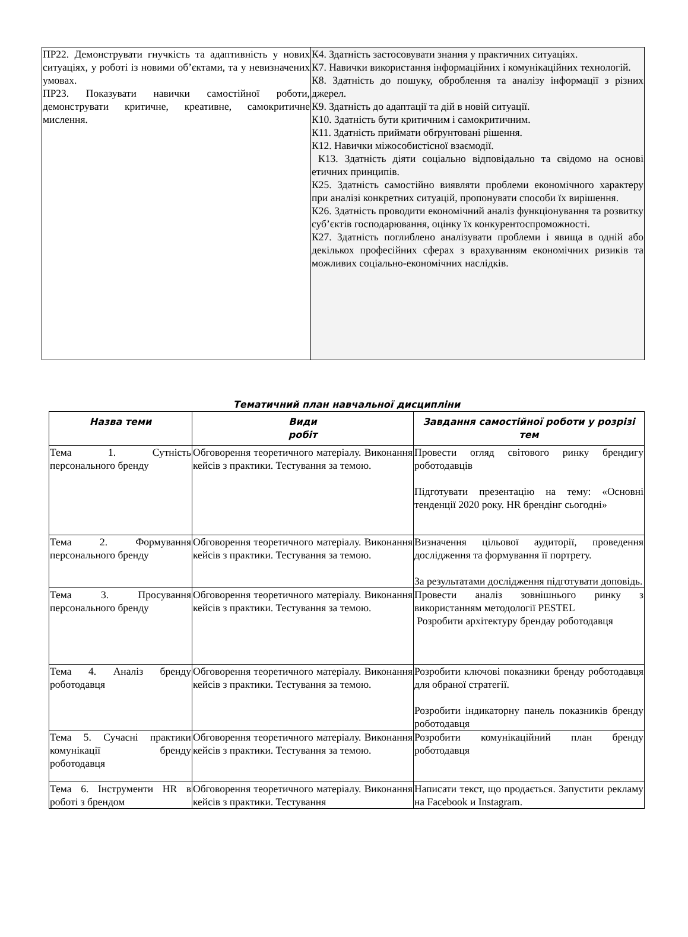| ПР22. Демонструвати гнучкість та адаптивність у нових ситуаціях, у роботі із новими об’єктами, та у невизначених умовах. ПР23. Показувати навички самостійної роботи, демонструвати критичне, креативне, самокритичне мислення. | К4. Здатність застосовувати знання у практичних ситуаціях. К7. Навички використання інформаційних і комунікаційних технологій. К8. Здатність до пошуку, оброблення та аналізу інформації з різних джерел. К9. Здатність до адаптації та дій в новій ситуації. К10. Здатність бути критичним і самокритичним. К11. Здатність приймати обґрунтовані рішення. К12. Навички міжособистісної взаємодії. К13. Здатність діяти соціально відповідально та свідомо на основі етичних принципів. К25. Здатність самостійно виявляти проблеми економічного характеру при аналізі конкретних ситуацій, пропонувати способи їх вирішення. К26. Здатність проводити економічний аналіз функціонування та розвитку суб’єктів господарювання, оцінку їх конкурентоспроможності. К27. Здатність поглиблено аналізувати проблеми і явища в одній або декількох професійних сферах з врахуванням економічних ризиків та можливих соціально-економічних наслідків. |
Тематичний план навчальної дисципліни
| Назва теми | Види робіт | Завдання самостійної роботи у розрізі тем |
| --- | --- | --- |
| Тема 1. Сутність персонального бренду | Обговорення теоретичного матеріалу. Виконання кейсів з практики. Тестування за темою. | Провести огляд світового ринку брендигу роботодавців Підготувати презентацію на тему: «Основні тенденції 2020 року. HR брендінг сьогодні» |
| Тема 2. Формування персонального бренду | Обговорення теоретичного матеріалу. Виконання кейсів з практики. Тестування за темою. | Визначення цільової аудиторії, проведення дослідження та формування її портрету. За результатами дослідження підготувати доповідь. |
| Тема 3. Просування персонального бренду | Обговорення теоретичного матеріалу. Виконання кейсів з практики. Тестування за темою. | Провести аналіз зовнішнього ринку з використанням методології PESTEL Розробити архітектуру брендау роботодавця |
| Тема 4. Аналіз бренду роботодавця | Обговорення теоретичного матеріалу. Виконання кейсів з практики. Тестування за темою. | Розробити ключові показники бренду роботодавця для обраної стратегії. Розробити індикаторну панель показників бренду роботодавця |
| Тема 5. Сучасні практики комунікації бренду роботодавця | Обговорення теоретичного матеріалу. Виконання кейсів з практики. Тестування за темою. | Розробити комунікаційний план бренду роботодавця |
| Тема 6. Інструменти HR в роботі з брендом | Обговорення теоретичного матеріалу. Виконання кейсів з практики. Тестування | Написати текст, що продається. Запустити рекламу на Facebook и Instagram. |